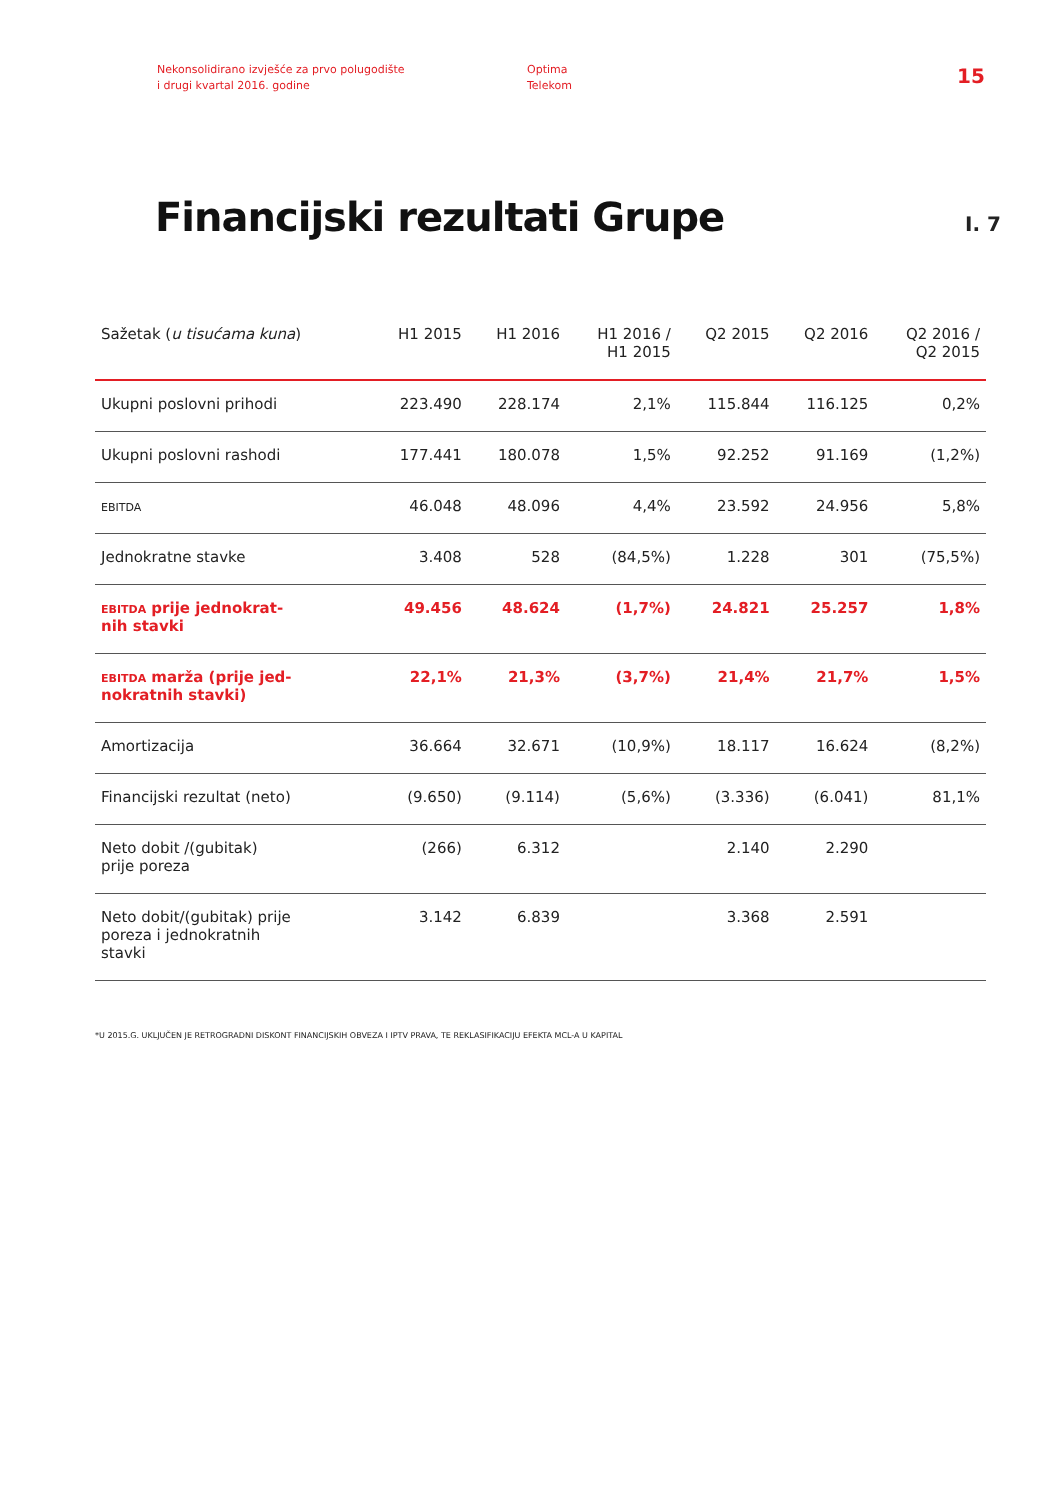Nekonsolidirano izvješće za prvo polugodište
i drugi kvartal 2016. godine
Optima
Telekom
15
Financijski rezultati Grupe
I. 7
| Sažetak ( u tisućama kuna ) | H1 2015 | H1 2016 | H1 2016 / H1 2015 | Q2 2015 | Q2 2016 | Q2 2016 / Q2 2015 |
| --- | --- | --- | --- | --- | --- | --- |
| Ukupni poslovni prihodi | 223.490 | 228.174 | 2,1% | 115.844 | 116.125 | 0,2% |
| Ukupni poslovni rashodi | 177.441 | 180.078 | 1,5% | 92.252 | 91.169 | (1,2%) |
| EBITDA | 46.048 | 48.096 | 4,4% | 23.592 | 24.956 | 5,8% |
| Jednokratne stavke | 3.408 | 528 | (84,5%) | 1.228 | 301 | (75,5%) |
| EBITDA prije jednokrat- nih stavki | 49.456 | 48.624 | (1,7%) | 24.821 | 25.257 | 1,8% |
| EBITDA marža (prije jed- nokratnih stavki) | 22,1% | 21,3% | (3,7%) | 21,4% | 21,7% | 1,5% |
| Amortizacija | 36.664 | 32.671 | (10,9%) | 18.117 | 16.624 | (8,2%) |
| Financijski rezultat (neto) | (9.650) | (9.114) | (5,6%) | (3.336) | (6.041) | 81,1% |
| Neto dobit /(gubitak) prije poreza | (266) | 6.312 | | 2.140 | 2.290 | |
| Neto dobit/(gubitak) prije poreza i jednokratnih stavki | 3.142 | 6.839 | | 3.368 | 2.591 | |
*U 2015.G. UKLJUČEN JE RETROGRADNI DISKONT FINANCIJSKIH OBVEZA I IPTV PRAVA, TE REKLASIFIKACIJU EFEKTA MCL-A U KAPITAL